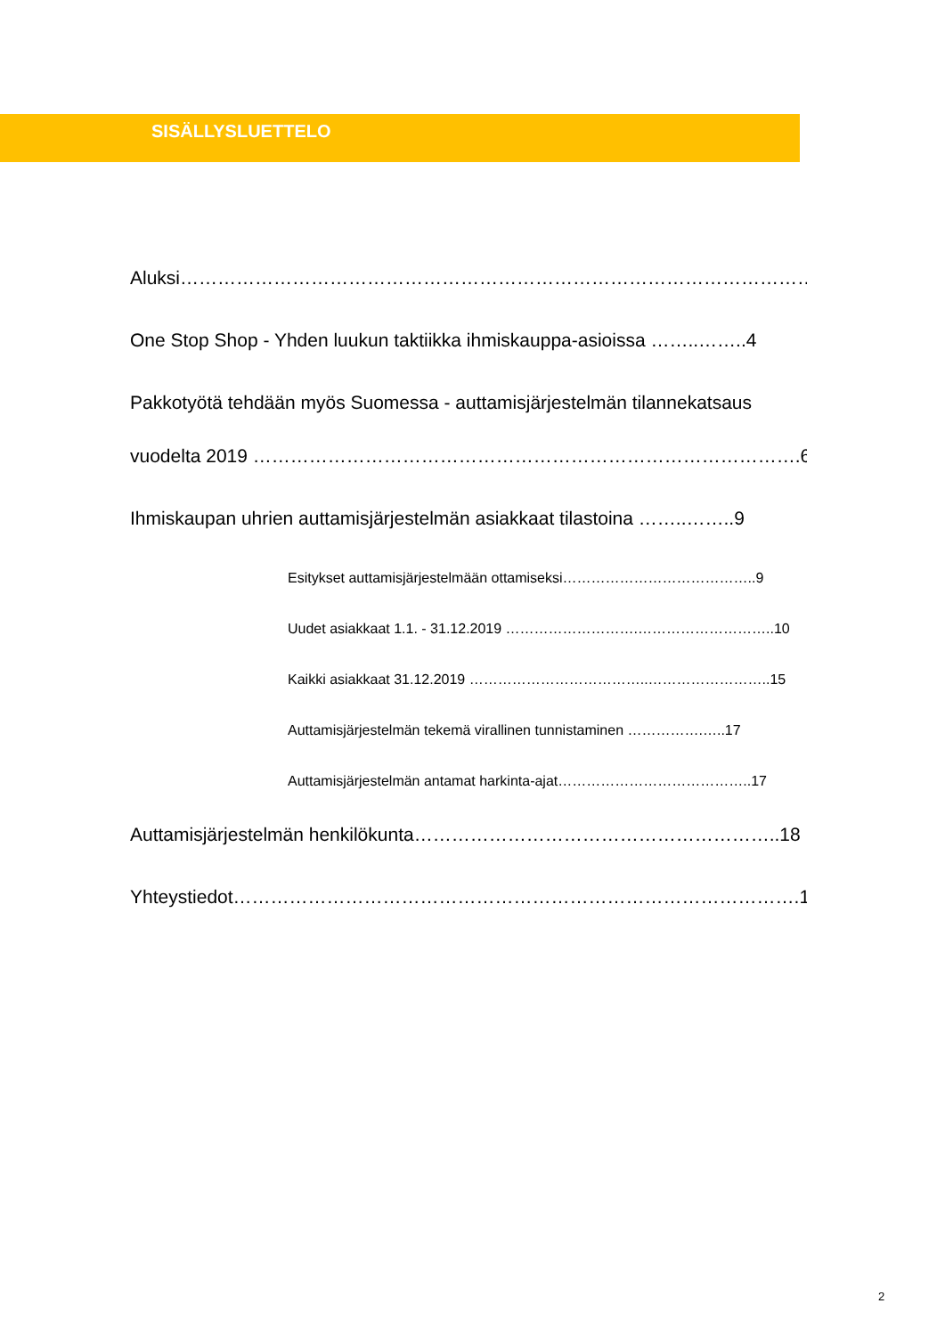SISÄLLYSLUETTELO
Aluksi………………………………………………………………………………………….3
One Stop Shop - Yhden luukun taktiikka ihmiskauppa-asioissa ……..……..4
Pakkotyötä tehdään myös Suomessa - auttamisjärjestelmän tilannekatsaus
vuodelta 2019 …………………………………………………………………………….6
Ihmiskaupan uhrien auttamisjärjestelmän asiakkaat tilastoina ……..……..9
Esitykset auttamisjärjestelmään ottamiseksi…………………………………..9
Uudet asiakkaat 1.1. - 31.12.2019 ……………………….………………………..10
Kaikki asiakkaat 31.12.2019 ………………………………..……………………..15
Auttamisjärjestelmän tekemä virallinen tunnistaminen …………….…..17
Auttamisjärjestelmän antamat harkinta-ajat…………………………………..17
Auttamisjärjestelmän henkilökunta…………………………………………………..18
Yhteystiedot……………………………………………………………………………….18
2